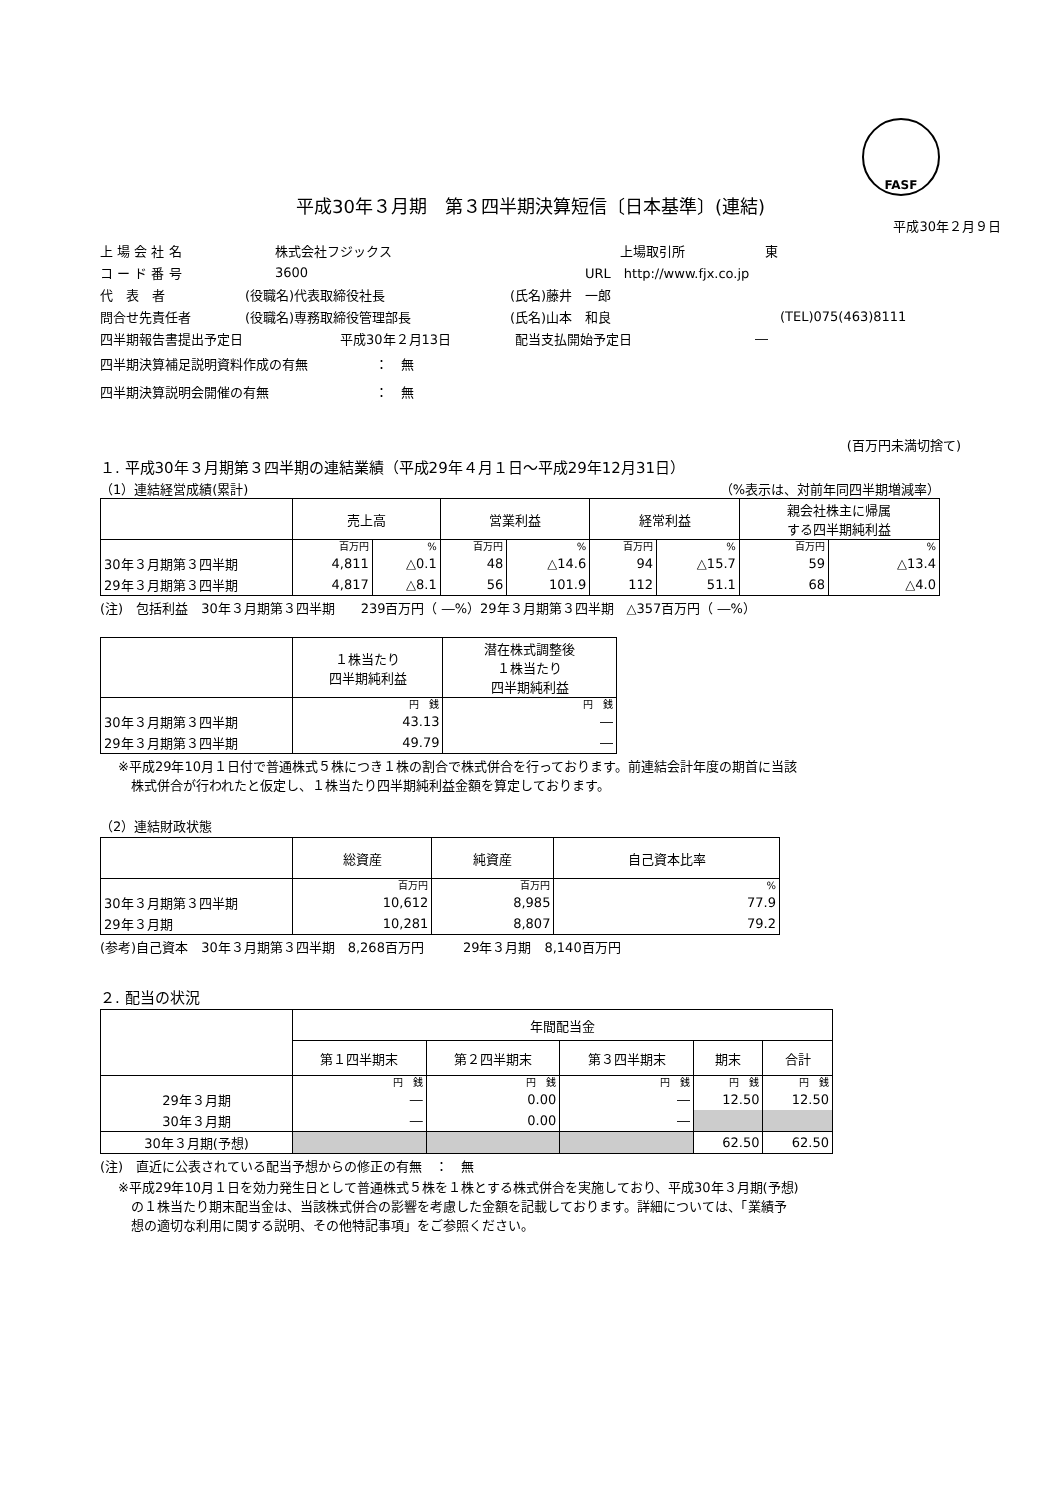FASF
平成30年３月期　第３四半期決算短信〔日本基準〕(連結)
平成30年２月９日
上 場 会 社 名 株式会社フジックス 上場取引所 東
コ ー ド 番 号 3600 URL　http://www.fjx.co.jp
代　表　者 (役職名)代表取締役社長 (氏名)藤井　一郎
問合せ先責任者 (役職名)専務取締役管理部長 (氏名)山本　和良 (TEL)075(463)8111
四半期報告書提出予定日 平成30年２月13日 配当支払開始予定日 ―
四半期決算補足説明資料作成の有無 ：　無
四半期決算説明会開催の有無 ：　無
(百万円未満切捨て)
１. 平成30年３月期第３四半期の連結業績（平成29年４月１日～平成29年12月31日）
（1）連結経営成績(累計) （%表示は、対前年同四半期増減率）
| | 売上高 | | 営業利益 | | 経常利益 | | 親会社株主に帰属 する四半期純利益 | |
| --- | --- | --- | --- | --- | --- | --- | --- | --- |
| | 百万円 | % | 百万円 | % | 百万円 | % | 百万円 | % |
| 30年３月期第３四半期 | 4,811 | △0.1 | 48 | △14.6 | 94 | △15.7 | 59 | △13.4 |
| 29年３月期第３四半期 | 4,817 | △8.1 | 56 | 101.9 | 112 | 51.1 | 68 | △4.0 |
(注)　包括利益　30年３月期第３四半期　　239百万円（ ―%）29年３月期第３四半期　△357百万円（ ―%）
| | １株当たり 四半期純利益 | 潜在株式調整後 １株当たり 四半期純利益 |
| --- | --- | --- |
| | 円 銭 | 円 銭 |
| 30年３月期第３四半期 | 43.13 | ― |
| 29年３月期第３四半期 | 49.79 | ― |
※平成29年10月１日付で普通株式５株につき１株の割合で株式併合を行っております。前連結会計年度の期首に当該
　株式併合が行われたと仮定し、１株当たり四半期純利益金額を算定しております。
（2）連結財政状態
| | 総資産 | 純資産 | 自己資本比率 |
| --- | --- | --- | --- |
| | 百万円 | 百万円 | % |
| 30年３月期第３四半期 | 10,612 | 8,985 | 77.9 |
| 29年３月期 | 10,281 | 8,807 | 79.2 |
(参考)自己資本　30年３月期第３四半期　8,268百万円　　　29年３月期　8,140百万円
２. 配当の状況
| | 年間配当金 | | | | |
| --- | --- | --- | --- | --- | --- |
| | 第１四半期末 | 第２四半期末 | 第３四半期末 | 期末 | 合計 |
| | 円 銭 | 円 銭 | 円 銭 | 円 銭 | 円 銭 |
| 29年３月期 | ― | 0.00 | ― | 12.50 | 12.50 |
| 30年３月期 | ― | 0.00 | ― | | |
| 30年３月期(予想) | | | | 62.50 | 62.50 |
(注)　直近に公表されている配当予想からの修正の有無　：　無
※平成29年10月１日を効力発生日として普通株式５株を１株とする株式併合を実施しており、平成30年３月期(予想)
　の１株当たり期末配当金は、当該株式併合の影響を考慮した金額を記載しております。詳細については、「業績予
　想の適切な利用に関する説明、その他特記事項」をご参照ください。